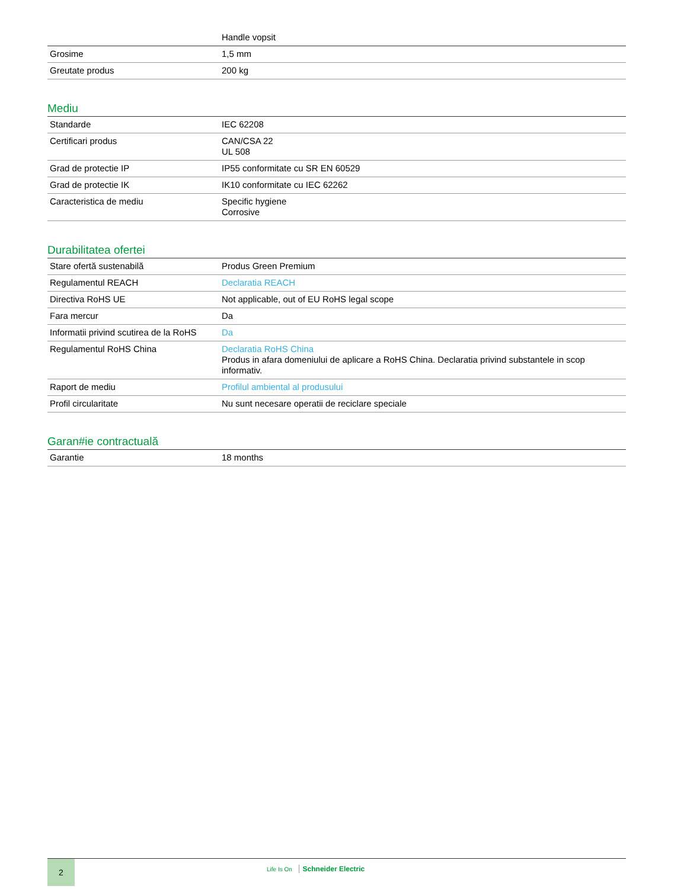| | Handle vopsit |
| Grosime | 1,5 mm |
| Greutate produs | 200 kg |
Mediu
| Standarde | IEC 62208 |
| Certificari produs | CAN/CSA 22 UL 508 |
| Grad de protectie IP | IP55 conformitate cu SR EN 60529 |
| Grad de protectie IK | IK10 conformitate cu IEC 62262 |
| Caracteristica de mediu | Specific hygiene Corrosive |
Durabilitatea ofertei
| Stare ofertă sustenabilă | Produs Green Premium |
| Regulamentul REACH | Declaratia REACH |
| Directiva RoHS UE | Not applicable, out of EU RoHS legal scope |
| Fara mercur | Da |
| Informatii privind scutirea de la RoHS | Da |
| Regulamentul RoHS China | Declaratia RoHS China Produs in afara domeniului de aplicare a RoHS China. Declaratia privind substantele in scop informativ. |
| Raport de mediu | Profilul ambiental al produsului |
| Profil circularitate | Nu sunt necesare operatii de reciclare speciale |
Garan#ie contractuală
| Garantie | 18 months |
2
Life Is On Schneider Electric